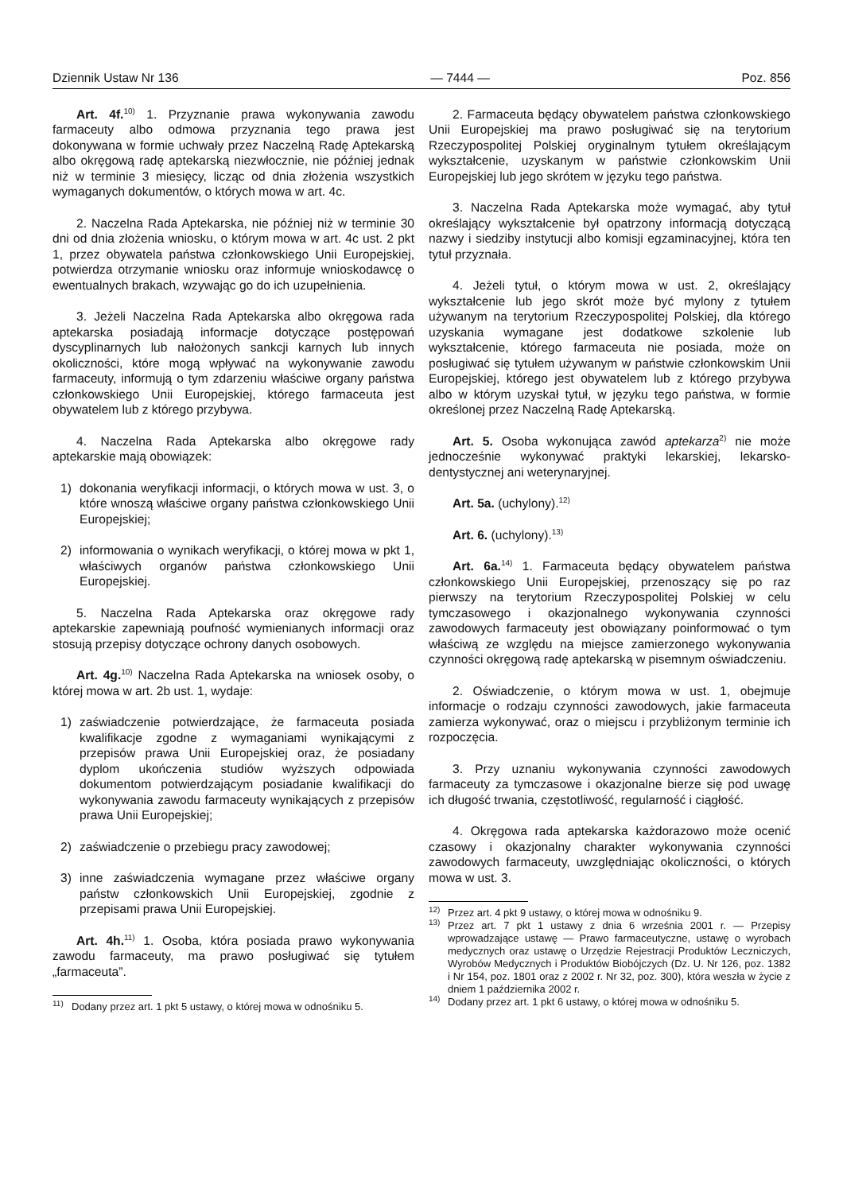Dziennik Ustaw Nr 136 — 7444 — Poz. 856
Art. 4f.<sup>10)</sup> 1. Przyznanie prawa wykonywania zawodu farmaceuty albo odmowa przyznania tego prawa jest dokonywana w formie uchwały przez Naczelną Radę Aptekarską albo okręgową radę aptekarską niezwłocznie, nie później jednak niż w terminie 3 miesięcy, licząc od dnia złożenia wszystkich wymaganych dokumentów, o których mowa w art. 4c.
2. Naczelna Rada Aptekarska, nie później niż w terminie 30 dni od dnia złożenia wniosku, o którym mowa w art. 4c ust. 2 pkt 1, przez obywatela państwa członkowskiego Unii Europejskiej, potwierdza otrzymanie wniosku oraz informuje wnioskodawcę o ewentualnych brakach, wzywając go do ich uzupełnienia.
3. Jeżeli Naczelna Rada Aptekarska albo okręgowa rada aptekarska posiadają informacje dotyczące postępowań dyscyplinarnych lub nałożonych sankcji karnych lub innych okoliczności, które mogą wpływać na wykonywanie zawodu farmaceuty, informują o tym zdarzeniu właściwe organy państwa członkowskiego Unii Europejskiej, którego farmaceuta jest obywatelem lub z którego przybywa.
4. Naczelna Rada Aptekarska albo okręgowe rady aptekarskie mają obowiązek:
1) dokonania weryfikacji informacji, o których mowa w ust. 3, o które wnoszą właściwe organy państwa członkowskiego Unii Europejskiej;
2) informowania o wynikach weryfikacji, o której mowa w pkt 1, właściwych organów państwa członkowskiego Unii Europejskiej.
5. Naczelna Rada Aptekarska oraz okręgowe rady aptekarskie zapewniają poufność wymienianych informacji oraz stosują przepisy dotyczące ochrony danych osobowych.
Art. 4g.<sup>10)</sup> Naczelna Rada Aptekarska na wniosek osoby, o której mowa w art. 2b ust. 1, wydaje:
1) zaświadczenie potwierdzające, że farmaceuta posiada kwalifikacje zgodne z wymaganiami wynikającymi z przepisów prawa Unii Europejskiej oraz, że posiadany dyplom ukończenia studiów wyższych odpowiada dokumentom potwierdzającym posiadanie kwalifikacji do wykonywania zawodu farmaceuty wynikających z przepisów prawa Unii Europejskiej;
2) zaświadczenie o przebiegu pracy zawodowej;
3) inne zaświadczenia wymagane przez właściwe organy państw członkowskich Unii Europejskiej, zgodnie z przepisami prawa Unii Europejskiej.
Art. 4h.<sup>11)</sup> 1. Osoba, która posiada prawo wykonywania zawodu farmaceuty, ma prawo posługiwać się tytułem „farmaceuta”.
<sup>11)</sup> Dodany przez art. 1 pkt 5 ustawy, o której mowa w odnośniku 5.
2. Farmaceuta będący obywatelem państwa członkowskiego Unii Europejskiej ma prawo posługiwać się na terytorium Rzeczypospolitej Polskiej oryginalnym tytułem określającym wykształcenie, uzyskanym w państwie członkowskim Unii Europejskiej lub jego skrótem w języku tego państwa.
3. Naczelna Rada Aptekarska może wymagać, aby tytuł określający wykształcenie był opatrzony informacją dotyczącą nazwy i siedziby instytucji albo komisji egzaminacyjnej, która ten tytuł przyznała.
4. Jeżeli tytuł, o którym mowa w ust. 2, określający wykształcenie lub jego skrót może być mylony z tytułem używanym na terytorium Rzeczypospolitej Polskiej, dla którego uzyskania wymagane jest dodatkowe szkolenie lub wykształcenie, którego farmaceuta nie posiada, może on posługiwać się tytułem używanym w państwie członkowskim Unii Europejskiej, którego jest obywatelem lub z którego przybywa albo w którym uzyskał tytuł, w języku tego państwa, w formie określonej przez Naczelną Radę Aptekarską.
Art. 5. Osoba wykonująca zawód aptekarza<sup>2)</sup> nie może jednocześnie wykonywać praktyki lekarskiej, lekarsko-dentystycznej ani weterynaryjnej.
Art. 5a. (uchylony).<sup>12)</sup>
Art. 6. (uchylony).<sup>13)</sup>
Art. 6a.<sup>14)</sup> 1. Farmaceuta będący obywatelem państwa członkowskiego Unii Europejskiej, przenoszący się po raz pierwszy na terytorium Rzeczypospolitej Polskiej w celu tymczasowego i okazjonalnego wykonywania czynności zawodowych farmaceuty jest obowiązany poinformować o tym właściwą ze względu na miejsce zamierzonego wykonywania czynności okręgową radę aptekarską w pisemnym oświadczeniu.
2. Oświadczenie, o którym mowa w ust. 1, obejmuje informacje o rodzaju czynności zawodowych, jakie farmaceuta zamierza wykonywać, oraz o miejscu i przybliżonym terminie ich rozpoczęcia.
3. Przy uznaniu wykonywania czynności zawodowych farmaceuty za tymczasowe i okazjonalne bierze się pod uwagę ich długość trwania, częstotliwość, regularność i ciągłość.
4. Okręgowa rada aptekarska każdorazowo może ocenić czasowy i okazjonalny charakter wykonywania czynności zawodowych farmaceuty, uwzględniając okoliczności, o których mowa w ust. 3.
<sup>12)</sup> Przez art. 4 pkt 9 ustawy, o której mowa w odnośniku 9.
<sup>13)</sup> Przez art. 7 pkt 1 ustawy z dnia 6 września 2001 r. — Przepisy wprowadzające ustawę — Prawo farmaceutyczne, ustawę o wyrobach medycznych oraz ustawę o Urzędzie Rejestracji Produktów Leczniczych, Wyrobów Medycznych i Produktów Biobójczych (Dz. U. Nr 126, poz. 1382 i Nr 154, poz. 1801 oraz z 2002 r. Nr 32, poz. 300), która weszła w życie z dniem 1 października 2002 r.
<sup>14)</sup> Dodany przez art. 1 pkt 6 ustawy, o której mowa w odnośniku 5.